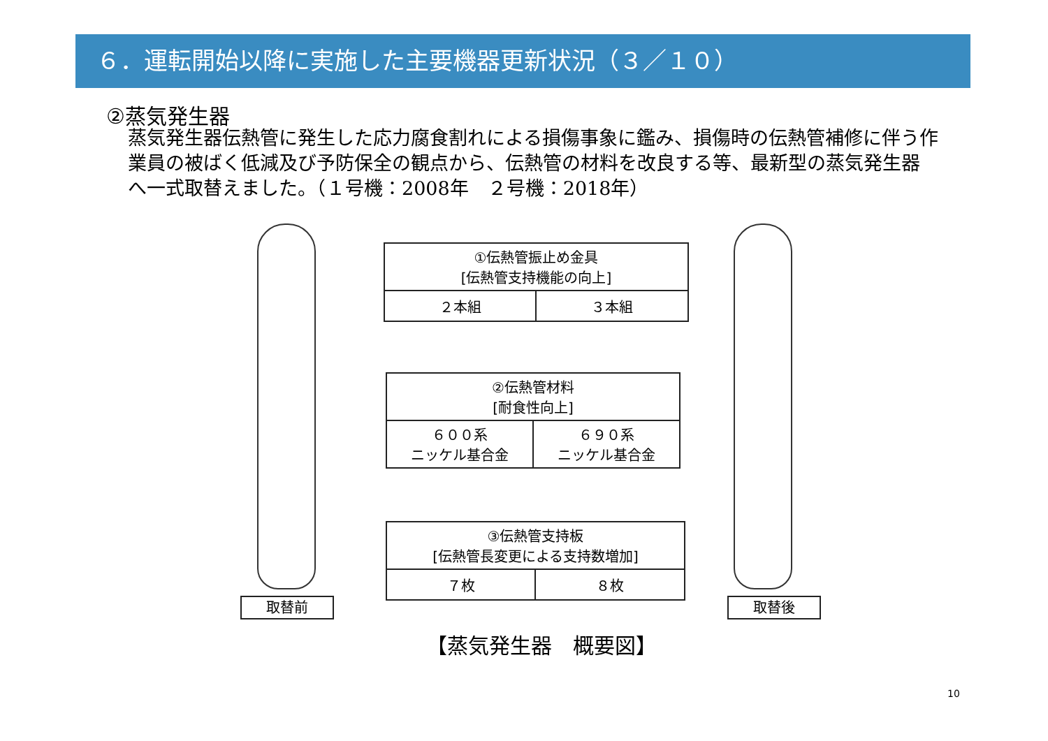６．運転開始以降に実施した主要機器更新状況（３／１０）
②蒸気発生器
蒸気発生器伝熱管に発生した応力腐食割れによる損傷事象に鑑み、損傷時の伝熱管補修に伴う作業員の被ばく低減及び予防保全の観点から、伝熱管の材料を改良する等、最新型の蒸気発生器へ一式取替えました。（１号機：2008年　２号機：2018年）
| ①伝熱管振止め金具 [伝熱管支持機能の向上] | |
| ２本組 | ３本組 |
| ②伝熱管材料 [耐食性向上] | |
| ６００系 ニッケル基合金 | ６９０系 ニッケル基合金 |
| ③伝熱管支持板 [伝熱管長変更による支持数増加] | |
| ７枚 | ８枚 |
取替前 取替後
【蒸気発生器　概要図】
10